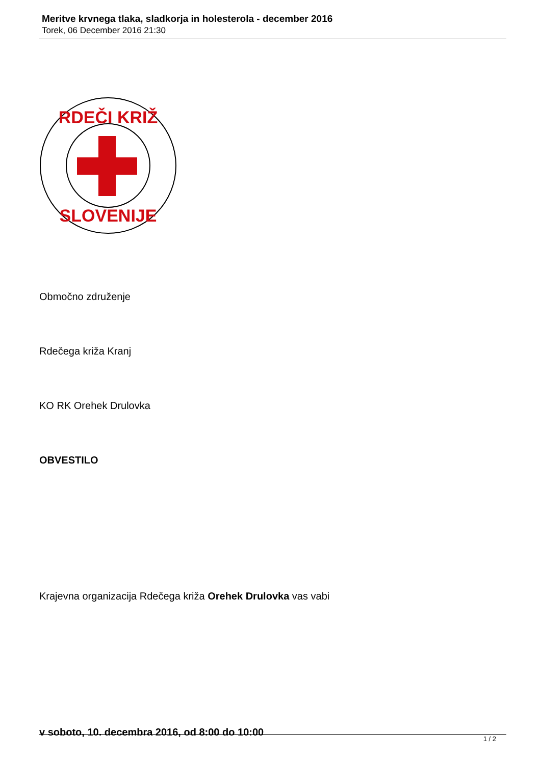Meritve krvnega tlaka, sladkorja in holesterola - december 2016
Torek, 06 December 2016 21:30
RDEČI KRIŽ
SLOVENIJE
Območno združenje
Rdečega križa Kranj
KO RK Orehek Drulovka
OBVESTILO
Krajevna organizacija Rdečega križa Orehek Drulovka vas vabi
v soboto, 10. decembra 2016, od 8:00 do 10:00
1 / 2